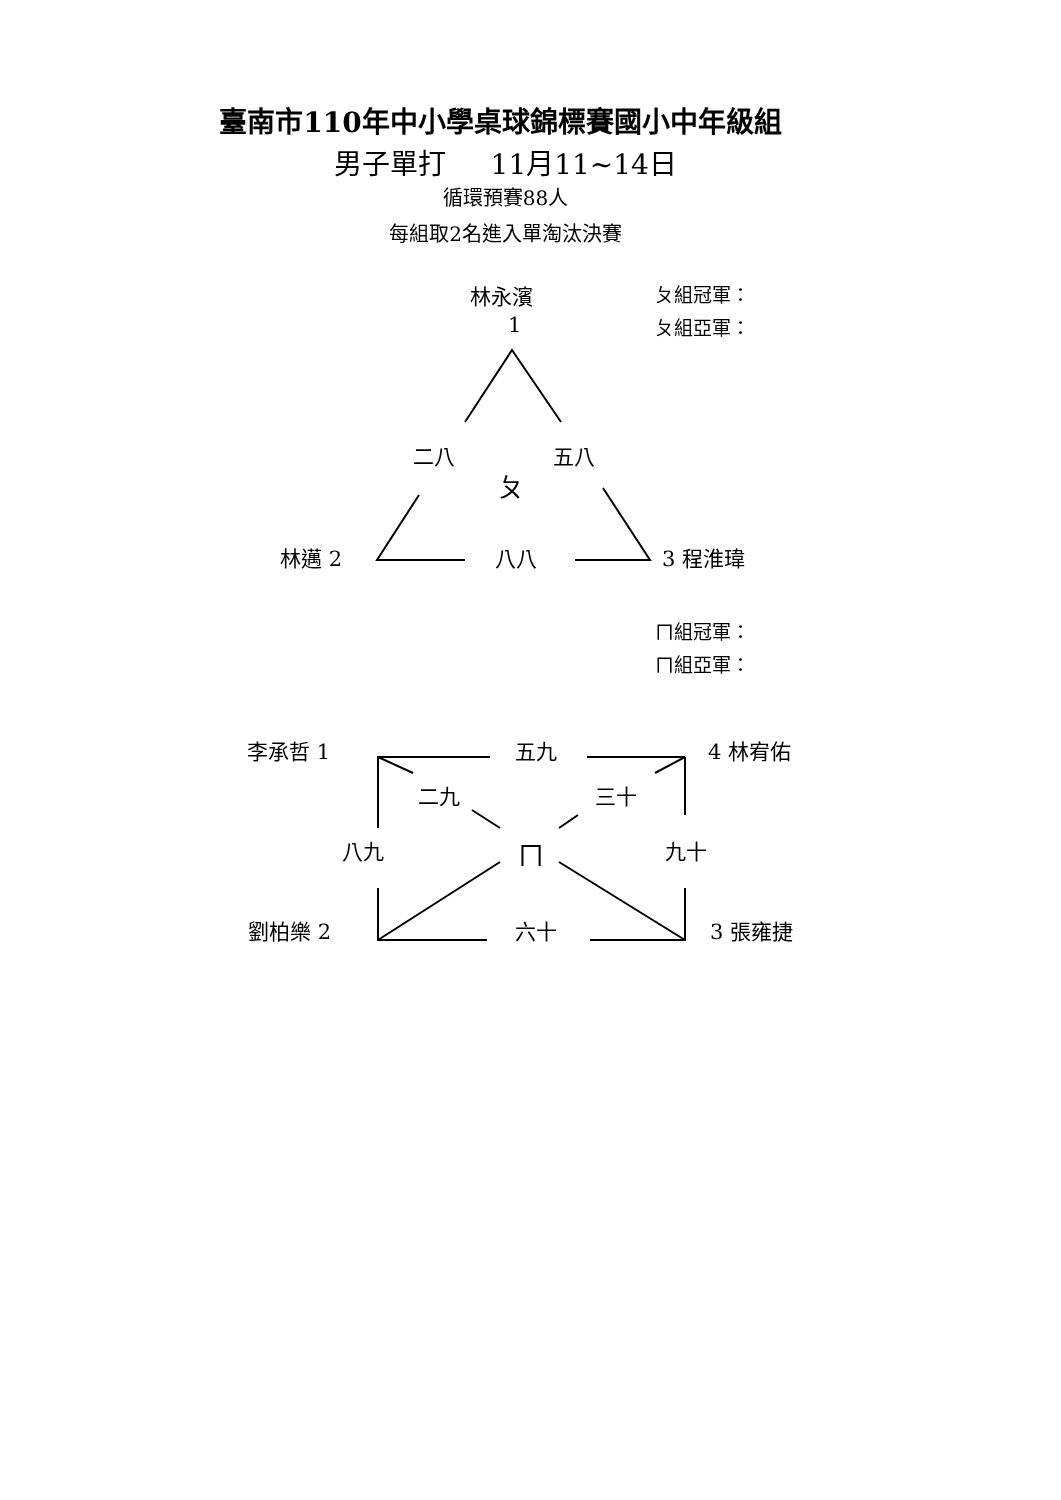臺南市110年中小學桌球錦標賽國小中年級組
男子單打 11月11~14日
循環預賽88人
每組取2名進入單淘汰決賽
林永濱 ㄆ組冠軍：
1 ㄆ組亞軍：
二八 五八
ㄆ
林邁 2 八八 3 程淮瑋
ㄇ組冠軍：
ㄇ組亞軍：
李承哲 1 五九 4 林宥佑
二九 三十
八九 ㄇ 九十
劉柏樂 2 六十 3 張雍捷